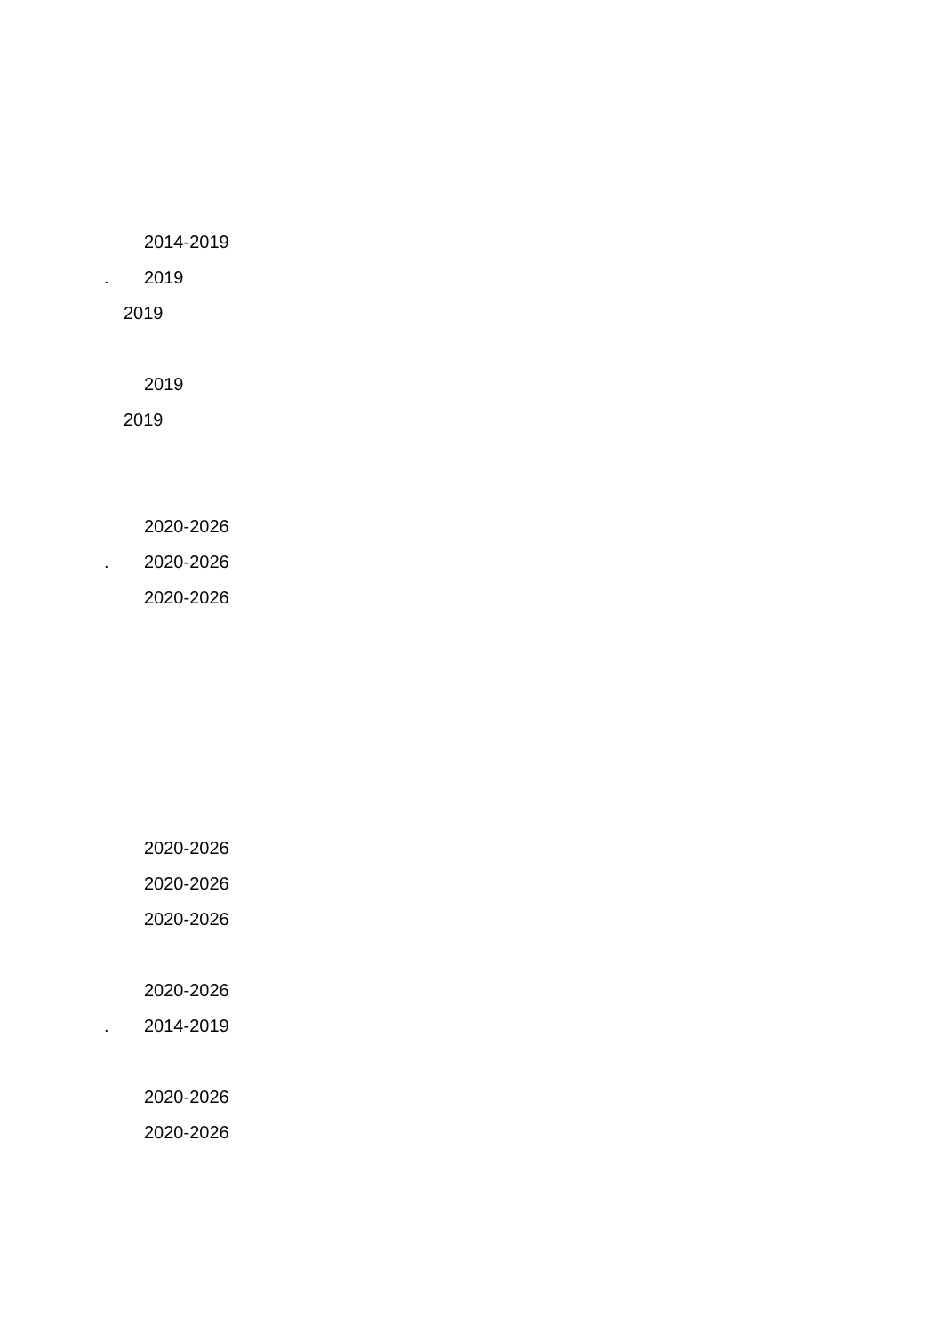2014-2019
. 2019
2019
2019
2019
2020-2026
. 2020-2026
2020-2026
2020-2026
2020-2026
2020-2026
2020-2026
. 2014-2019
2020-2026
2020-2026